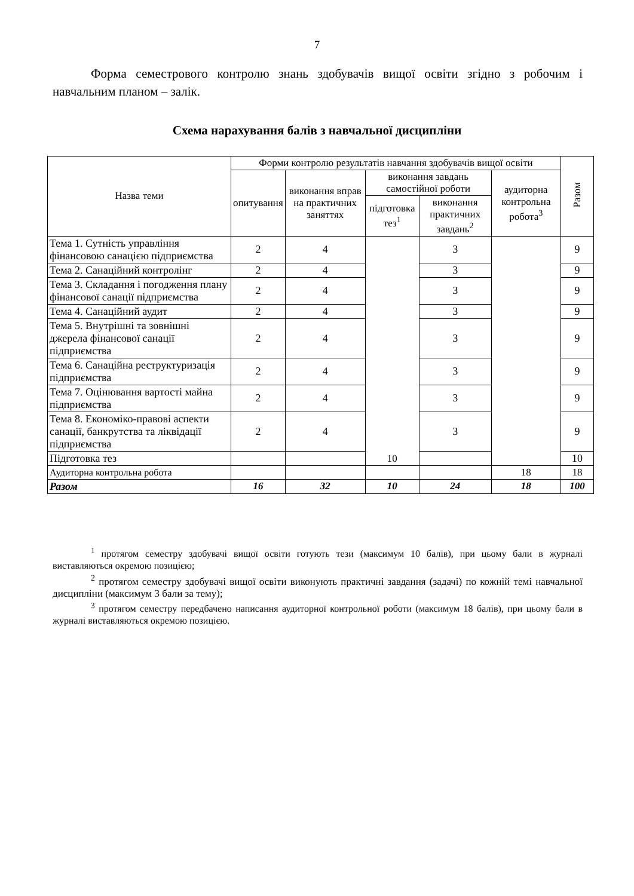7
Форма семестрового контролю знань здобувачів вищої освіти згідно з робочим і навчальним планом – залік.
Схема нарахування балів з навчальної дисципліни
| Назва теми | Форми контролю результатів навчання здобувачів вищої освіти | | | | | Разом |
| --- | --- | --- | --- | --- | --- | --- |
| | опитування | виконання вправ на практичних заняттях | виконання завдань самостійної роботи | | аудиторна контрольна робота<sup>3</sup> | |
| | | | підготовка тез<sup>1</sup> | виконання практичних завдань<sup>2</sup> | | |
| Тема 1. Сутність управління фінансовою санацією підприємства | 2 | 4 | 10 | 3 | | 9 |
| Тема 2. Санаційний контролінг | 2 | 4 | | 3 | | 9 |
| Тема 3. Складання і погодження плану фінансової санації підприємства | 2 | 4 | | 3 | | 9 |
| Тема 4. Санаційний аудит | 2 | 4 | | 3 | | 9 |
| Тема 5. Внутрішні та зовнішні джерела фінансової санації підприємства | 2 | 4 | | 3 | | 9 |
| Тема 6. Санаційна реструктуризація підприємства | 2 | 4 | | 3 | | 9 |
| Тема 7. Оцінювання вартості майна підприємства | 2 | 4 | | 3 | | 9 |
| Тема 8. Економіко-правові аспекти санації, банкрутства та ліквідації підприємства | 2 | 4 | | 3 | | 9 |
| Підготовка тез | | | | | | 10 |
| Аудиторна контрольна робота | | | | | 18 | 18 |
| Разом | 16 | 32 | 10 | 24 | 18 | 100 |
<sup>1</sup> протягом семестру здобувачі вищої освіти готують тези (максимум 10 балів), при цьому бали в журналі виставляються окремою позицією;
<sup>2</sup> протягом семестру здобувачі вищої освіти виконують практичні завдання (задачі) по кожній темі навчальної дисципліни (максимум 3 бали за тему);
<sup>3</sup> протягом семестру передбачено написання аудиторної контрольної роботи (максимум 18 балів), при цьому бали в журналі виставляються окремою позицією.